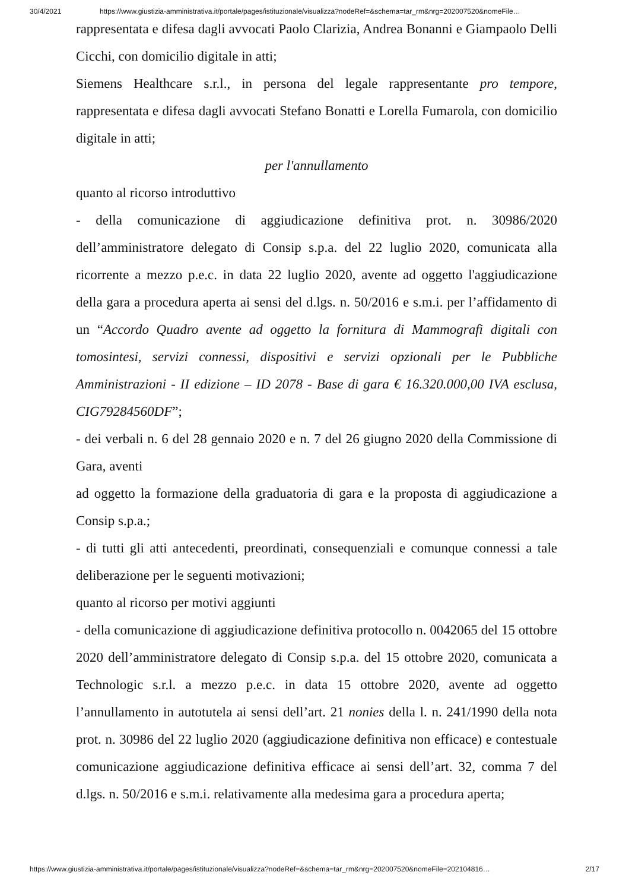30/4/2021 https://www.giustizia-amministrativa.it/portale/pages/istituzionale/visualizza?nodeRef=&schema=tar_rm&nrg=202007520&nomeFile…
rappresentata e difesa dagli avvocati Paolo Clarizia, Andrea Bonanni e Giampaolo Delli Cicchi, con domicilio digitale in atti;
Siemens Healthcare s.r.l., in persona del legale rappresentante pro tempore, rappresentata e difesa dagli avvocati Stefano Bonatti e Lorella Fumarola, con domicilio digitale in atti;
per l'annullamento
quanto al ricorso introduttivo
- della comunicazione di aggiudicazione definitiva prot. n. 30986/2020 dell’amministratore delegato di Consip s.p.a. del 22 luglio 2020, comunicata alla ricorrente a mezzo p.e.c. in data 22 luglio 2020, avente ad oggetto l'aggiudicazione della gara a procedura aperta ai sensi del d.lgs. n. 50/2016 e s.m.i. per l’affidamento di un “Accordo Quadro avente ad oggetto la fornitura di Mammografi digitali con tomosintesi, servizi connessi, dispositivi e servizi opzionali per le Pubbliche Amministrazioni - II edizione – ID 2078 - Base di gara € 16.320.000,00 IVA esclusa, CIG79284560DF”;
- dei verbali n. 6 del 28 gennaio 2020 e n. 7 del 26 giugno 2020 della Commissione di Gara, aventi
ad oggetto la formazione della graduatoria di gara e la proposta di aggiudicazione a Consip s.p.a.;
- di tutti gli atti antecedenti, preordinati, consequenziali e comunque connessi a tale deliberazione per le seguenti motivazioni;
quanto al ricorso per motivi aggiunti
- della comunicazione di aggiudicazione definitiva protocollo n. 0042065 del 15 ottobre 2020 dell’amministratore delegato di Consip s.p.a. del 15 ottobre 2020, comunicata a Technologic s.r.l. a mezzo p.e.c. in data 15 ottobre 2020, avente ad oggetto l’annullamento in autotutela ai sensi dell’art. 21 nonies della l. n. 241/1990 della nota prot. n. 30986 del 22 luglio 2020 (aggiudicazione definitiva non efficace) e contestuale comunicazione aggiudicazione definitiva efficace ai sensi dell’art. 32, comma 7 del d.lgs. n. 50/2016 e s.m.i. relativamente alla medesima gara a procedura aperta;
https://www.giustizia-amministrativa.it/portale/pages/istituzionale/visualizza?nodeRef=&schema=tar_rm&nrg=202007520&nomeFile=202104816… 2/17